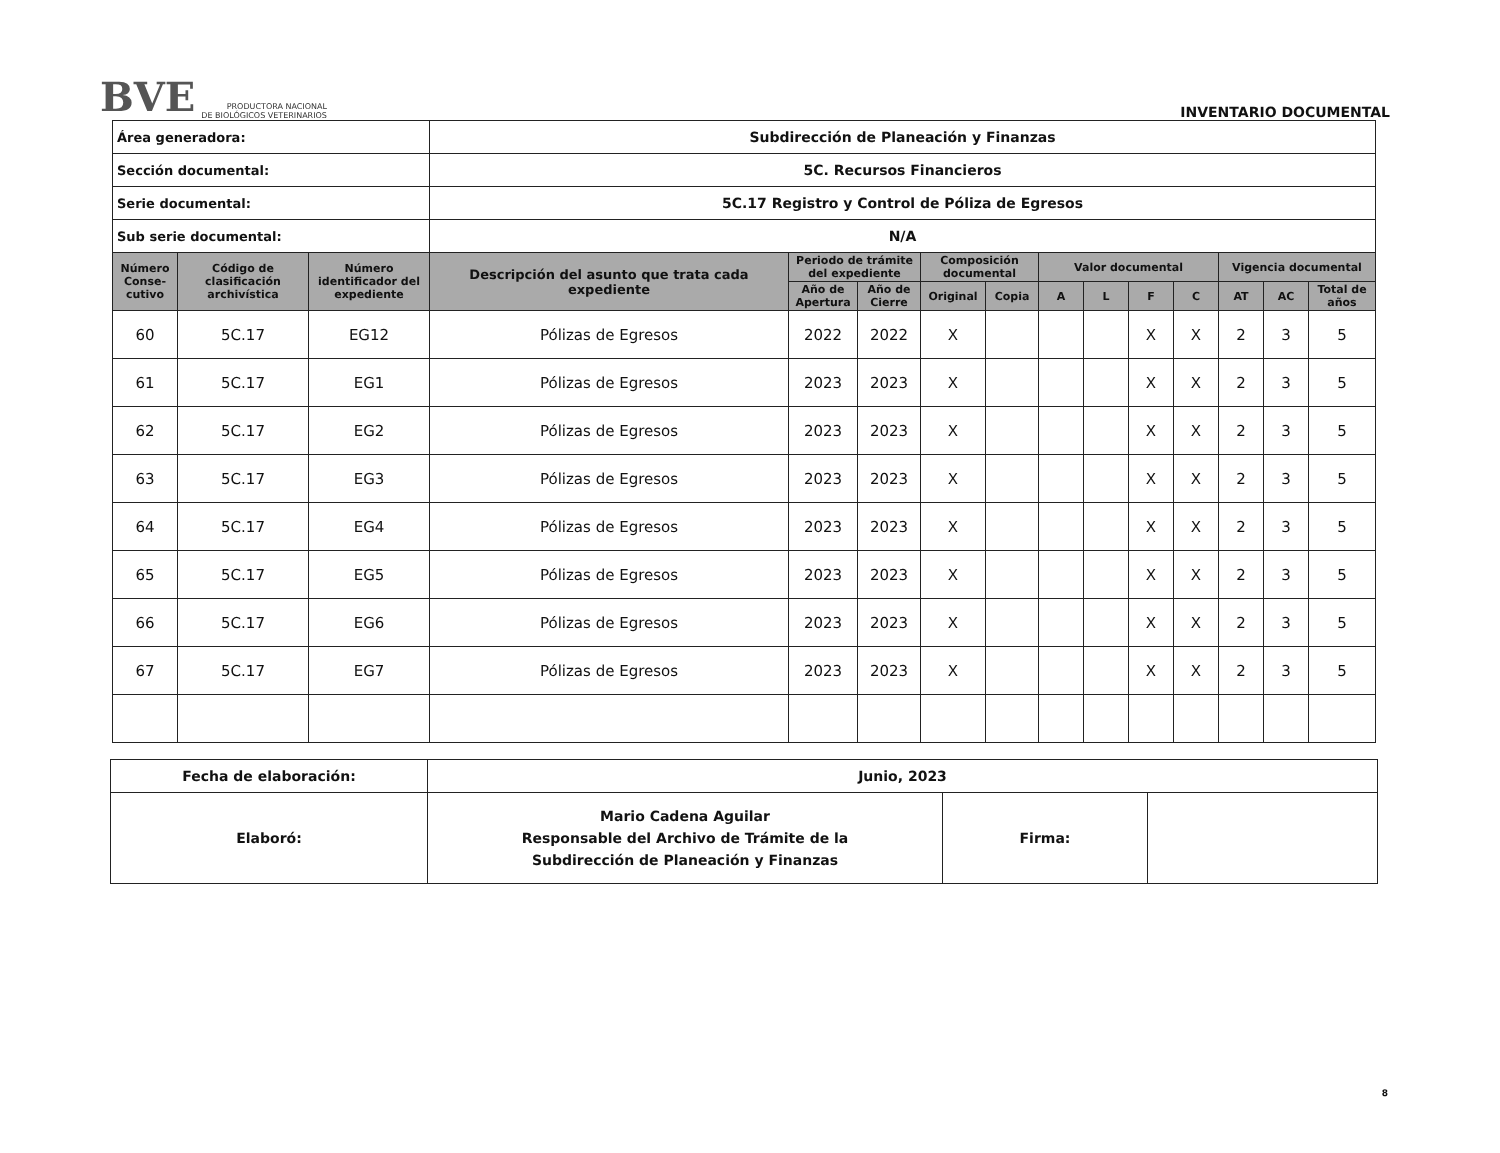BVE PRODUCTORA NACIONAL
DE BIOLÓGICOS VETERINARIOS
INVENTARIO DOCUMENTAL
| Área generadora: | | | Subdirección de Planeación y Finanzas | | | | | | | | | | | |
| Sección documental: | | | 5C. Recursos Financieros | | | | | | | | | | | |
| Serie documental: | | | 5C.17 Registro y Control de Póliza de Egresos | | | | | | | | | | | |
| Sub serie documental: | | | N/A | | | | | | | | | | | |
| Número Conse-cutivo | Código de clasificación archivística | Número identificador del expediente | Descripción del asunto que trata cada expediente | Periodo de trámite del expediente | | Composición documental | | Valor documental | | | | Vigencia documental | | |
| | | | | Año de Apertura | Año de Cierre | Original | Copia | A | L | F | C | AT | AC | Total de años |
| 60 | 5C.17 | EG12 | Pólizas de Egresos | 2022 | 2022 | X | | | | X | X | 2 | 3 | 5 |
| 61 | 5C.17 | EG1 | Pólizas de Egresos | 2023 | 2023 | X | | | | X | X | 2 | 3 | 5 |
| 62 | 5C.17 | EG2 | Pólizas de Egresos | 2023 | 2023 | X | | | | X | X | 2 | 3 | 5 |
| 63 | 5C.17 | EG3 | Pólizas de Egresos | 2023 | 2023 | X | | | | X | X | 2 | 3 | 5 |
| 64 | 5C.17 | EG4 | Pólizas de Egresos | 2023 | 2023 | X | | | | X | X | 2 | 3 | 5 |
| 65 | 5C.17 | EG5 | Pólizas de Egresos | 2023 | 2023 | X | | | | X | X | 2 | 3 | 5 |
| 66 | 5C.17 | EG6 | Pólizas de Egresos | 2023 | 2023 | X | | | | X | X | 2 | 3 | 5 |
| 67 | 5C.17 | EG7 | Pólizas de Egresos | 2023 | 2023 | X | | | | X | X | 2 | 3 | 5 |
| Fecha de elaboración: | Junio, 2023 | | |
| Elaboró: | Mario Cadena Aguilar Responsable del Archivo de Trámite de la Subdirección de Planeación y Finanzas | Firma: | |
8